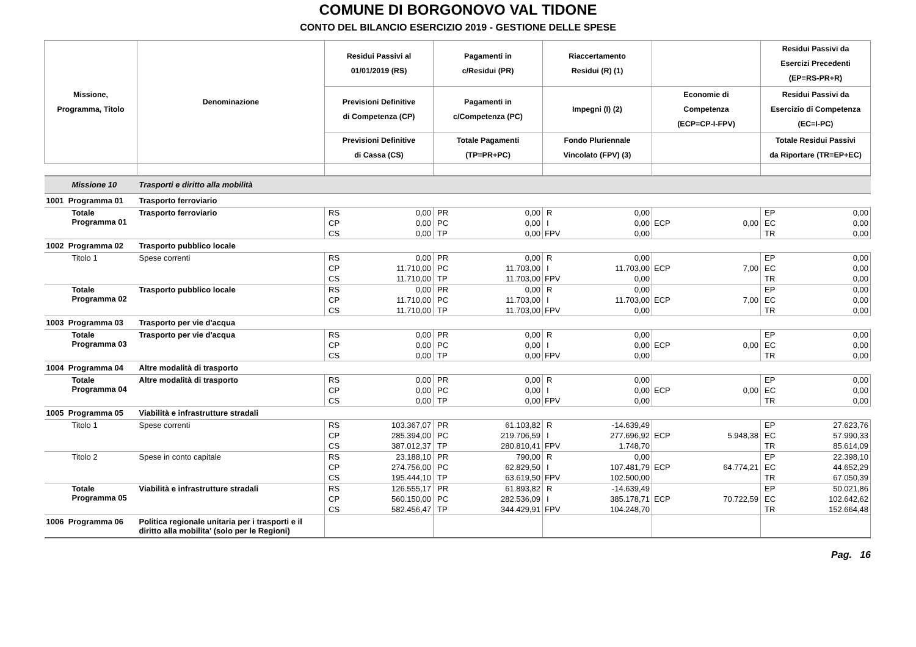COMUNE DI BORGONOVO VAL TIDONE
CONTO DEL BILANCIO ESERCIZIO 2019 - GESTIONE DELLE SPESE
| Missione, Programma, Titolo | Denominazione | Residui Passivi al 01/01/2019 (RS) | | Pagamenti in c/Residui (PR) | | Riaccertamento Residui (R) (1) | | | | Residui Passivi da Esercizi Precedenti (EP=RS-PR+R) | |
| --- | --- | --- | --- | --- | --- | --- | --- | --- | --- | --- | --- |
| | | Previsioni Definitive di Competenza (CP) | | Pagamenti in c/Competenza (PC) | | Impegni (I) (2) | | Economie di Competenza (ECP=CP-I-FPV) | | Residui Passivi da Esercizio di Competenza (EC=I-PC) | |
| | | Previsioni Definitive di Cassa (CS) | | Totale Pagamenti (TP=PR+PC) | | Fondo Pluriennale Vincolato (FPV) (3) | | | | Totale Residui Passivi da Riportare (TR=EP+EC) | |
| Missione 10 | Trasporti e diritto alla mobilità | | | | | | | | | | |
| 1001 Programma 01 | Trasporto ferroviario | | | | | | | | | | |
| Totale Programma 01 | Trasporto ferroviario | RS | 0,00 | PR | 0,00 | R | 0,00 | | | EP | 0,00 |
| | | CP | 0,00 | PC | 0,00 | I | 0,00 | ECP | 0,00 | EC | 0,00 |
| | | CS | 0,00 | TP | 0,00 | FPV | 0,00 | | | TR | 0,00 |
| 1002 Programma 02 | Trasporto pubblico locale | | | | | | | | | | |
| Titolo 1 | Spese correnti | RS | 0,00 | PR | 0,00 | R | 0,00 | | | EP | 0,00 |
| | | CP | 11.710,00 | PC | 11.703,00 | I | 11.703,00 | ECP | 7,00 | EC | 0,00 |
| | | CS | 11.710,00 | TP | 11.703,00 | FPV | 0,00 | | | TR | 0,00 |
| Totale Programma 02 | Trasporto pubblico locale | RS | 0,00 | PR | 0,00 | R | 0,00 | | | EP | 0,00 |
| | | CP | 11.710,00 | PC | 11.703,00 | I | 11.703,00 | ECP | 7,00 | EC | 0,00 |
| | | CS | 11.710,00 | TP | 11.703,00 | FPV | 0,00 | | | TR | 0,00 |
| 1003 Programma 03 | Trasporto per vie d'acqua | | | | | | | | | | |
| Totale Programma 03 | Trasporto per vie d'acqua | RS | 0,00 | PR | 0,00 | R | 0,00 | | | EP | 0,00 |
| | | CP | 0,00 | PC | 0,00 | I | 0,00 | ECP | 0,00 | EC | 0,00 |
| | | CS | 0,00 | TP | 0,00 | FPV | 0,00 | | | TR | 0,00 |
| 1004 Programma 04 | Altre modalità di trasporto | | | | | | | | | | |
| Totale Programma 04 | Altre modalità di trasporto | RS | 0,00 | PR | 0,00 | R | 0,00 | | | EP | 0,00 |
| | | CP | 0,00 | PC | 0,00 | I | 0,00 | ECP | 0,00 | EC | 0,00 |
| | | CS | 0,00 | TP | 0,00 | FPV | 0,00 | | | TR | 0,00 |
| 1005 Programma 05 | Viabilità e infrastrutture stradali | | | | | | | | | | |
| Titolo 1 | Spese correnti | RS | 103.367,07 | PR | 61.103,82 | R | -14.639,49 | | | EP | 27.623,76 |
| | | CP | 285.394,00 | PC | 219.706,59 | I | 277.696,92 | ECP | 5.948,38 | EC | 57.990,33 |
| | | CS | 387.012,37 | TP | 280.810,41 | FPV | 1.748,70 | | | TR | 85.614,09 |
| Titolo 2 | Spese in conto capitale | RS | 23.188,10 | PR | 790,00 | R | 0,00 | | | EP | 22.398,10 |
| | | CP | 274.756,00 | PC | 62.829,50 | I | 107.481,79 | ECP | 64.774,21 | EC | 44.652,29 |
| | | CS | 195.444,10 | TP | 63.619,50 | FPV | 102.500,00 | | | TR | 67.050,39 |
| Totale Programma 05 | Viabilità e infrastrutture stradali | RS | 126.555,17 | PR | 61.893,82 | R | -14.639,49 | | | EP | 50.021,86 |
| | | CP | 560.150,00 | PC | 282.536,09 | I | 385.178,71 | ECP | 70.722,59 | EC | 102.642,62 |
| | | CS | 582.456,47 | TP | 344.429,91 | FPV | 104.248,70 | | | TR | 152.664,48 |
| 1006 Programma 06 | Politica regionale unitaria per i trasporti e il diritto alla mobilita' (solo per le Regioni) | | | | | | | | | | |
Pag. 16